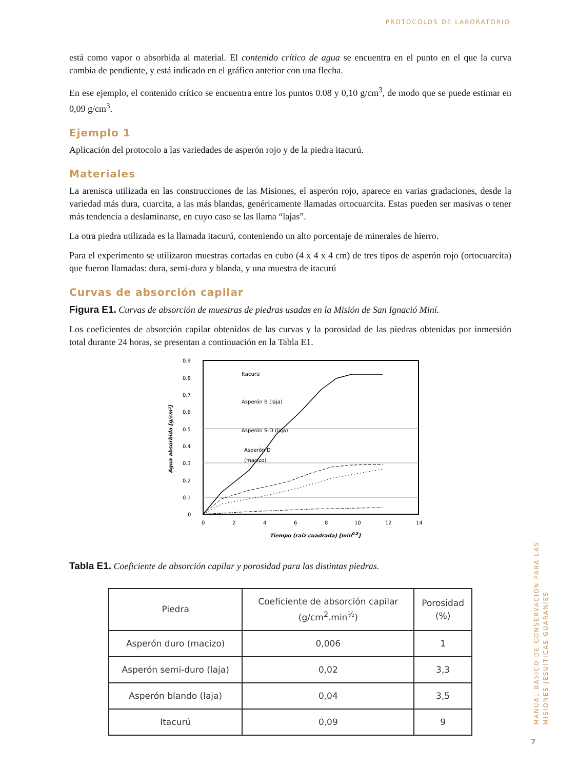PROTOCOLOS DE LABORATORIO
está como vapor o absorbida al material. El contenido crítico de agua se encuentra en el punto en el que la curva cambia de pendiente, y está indicado en el gráfico anterior con una flecha.
En ese ejemplo, el contenido crítico se encuentra entre los puntos 0.08 y 0,10 g/cm<sup>3</sup>, de modo que se puede estimar en 0,09 g/cm<sup>3</sup>.
Ejemplo 1
Aplicación del protocolo a las variedades de asperón rojo y de la piedra itacurú.
Materiales
La arenisca utilizada en las construcciones de las Misiones, el asperón rojo, aparece en varias gradaciones, desde la variedad más dura, cuarcita, a las más blandas, genéricamente llamadas ortocuarcita. Estas pueden ser masivas o tener más tendencia a deslaminarse, en cuyo caso se las llama “lajas”.
La otra piedra utilizada es la llamada itacurú, conteniendo un alto porcentaje de minerales de hierro.
Para el experimento se utilizaron muestras cortadas en cubo (4 x 4 x 4 cm) de tres tipos de asperón rojo (ortocuarcita) que fueron llamadas: dura, semi-dura y blanda, y una muestra de itacurú
Curvas de absorción capilar
Figura E1. Curvas de absorción de muestras de piedras usadas en la Misión de San Ignació Miní.
Los coeficientes de absorción capilar obtenidos de las curvas y la porosidad de las piedras obtenidas por inmersión total durante 24 horas, se presentan a continuación en la Tabla E1.
0.9
0.8
0.7
0.6
0.5
0.4
0.3
0.2
0.1
0
0
2
4
6
8
10
12
14
Tiempo (raíz cuadrada) [min0.5]
Agua absorbida [g/cm²]
Itacurú
Asperón B (laja)
Asperón S-D (laja)
Asperón D
(macizo)
Tabla E1. Coeficiente de absorción capilar y porosidad para las distintas piedras.
| Piedra | Coeficiente de absorción capilar (g/cm<sup>2</sup>.min<sup>½</sup>) | Porosidad (%) |
| --- | --- | --- |
| Asperón duro (macizo) | 0,006 | 1 |
| Asperón semi-duro (laja) | 0,02 | 3,3 |
| Asperón blando (laja) | 0,04 | 3,5 |
| Itacurú | 0,09 | 9 |
MANUAL BÁSICO DE CONSERVACIÓN PARA LAS
MISIONES JESUÍTICAS GUARANÍES
7